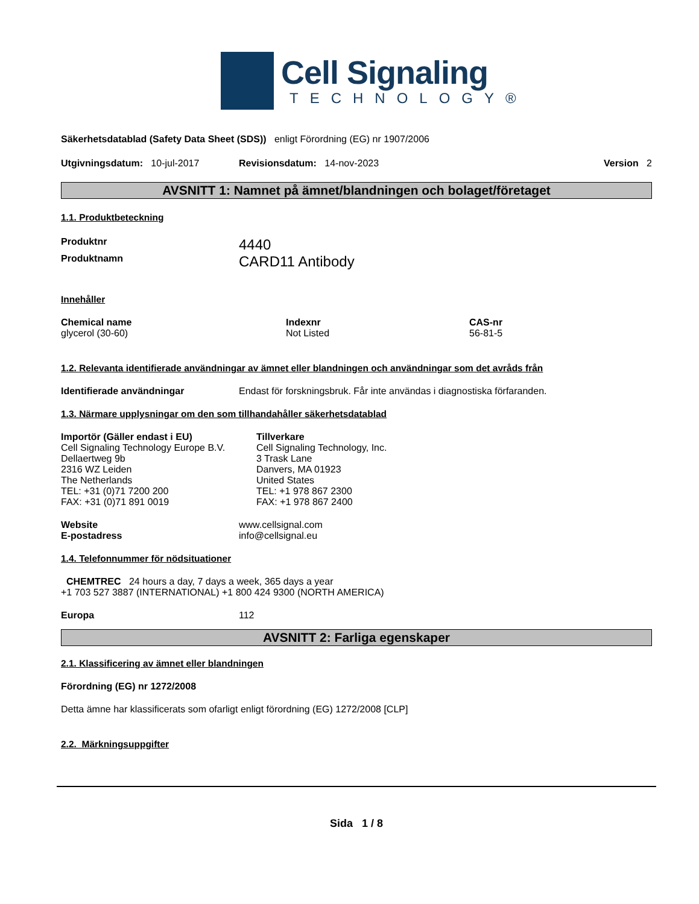Cell Signaling
TECHNOLOGY®
Säkerhetsdatablad (Safety Data Sheet (SDS)) enligt Förordning (EG) nr 1907/2006
Utgivningsdatum: 10-jul-2017 Revisionsdatum: 14-nov-2023 Version 2
AVSNITT 1: Namnet på ämnet/blandningen och bolaget/företaget
1.1. Produktbeteckning
Produktnr 4440
Produktnamn CARD11 Antibody
Innehåller
Chemical name
glycerol (30-60)
Indexnr
Not Listed
CAS-nr
56-81-5
1.2. Relevanta identifierade användningar av ämnet eller blandningen och användningar som det avråds från
Identifierade användningar Endast för forskningsbruk. Får inte användas i diagnostiska förfaranden.
1.3. Närmare upplysningar om den som tillhandahåller säkerhetsdatablad
Importör (Gäller endast i EU)
Cell Signaling Technology Europe B.V.
Dellaertweg 9b
2316 WZ Leiden
The Netherlands
TEL: +31 (0)71 7200 200
FAX: +31 (0)71 891 0019
Tillverkare
Cell Signaling Technology, Inc.
3 Trask Lane
Danvers, MA 01923
United States
TEL: +1 978 867 2300
FAX: +1 978 867 2400
Website
E-postadress www.cellsignal.com
info@cellsignal.eu
1.4. Telefonnummer för nödsituationer
CHEMTREC 24 hours a day, 7 days a week, 365 days a year
+1 703 527 3887 (INTERNATIONAL) +1 800 424 9300 (NORTH AMERICA)
Europa 112
AVSNITT 2: Farliga egenskaper
2.1. Klassificering av ämnet eller blandningen
Förordning (EG) nr 1272/2008
Detta ämne har klassificerats som ofarligt enligt förordning (EG) 1272/2008 [CLP]
2.2. Märkningsuppgifter
Sida 1 / 8